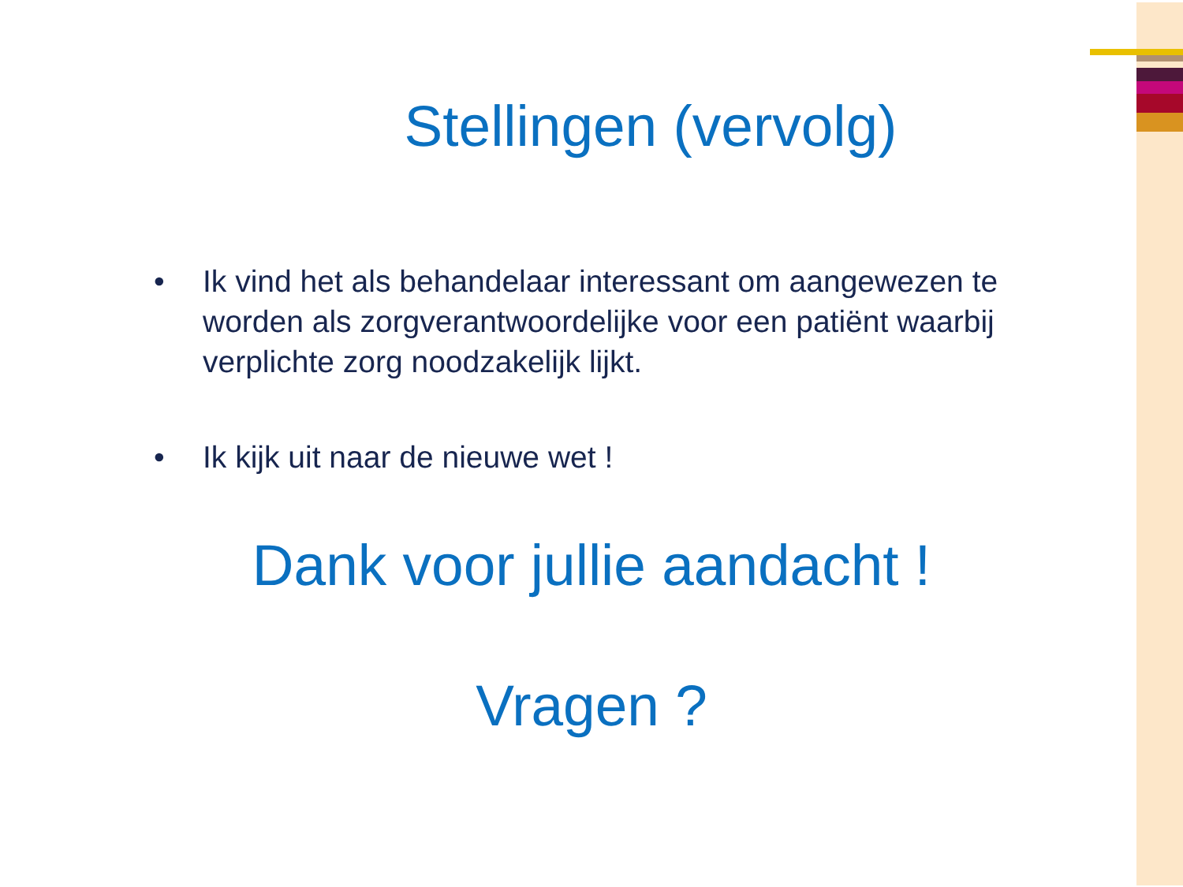Stellingen (vervolg)
• Ik vind het als behandelaar interessant om aangewezen te worden als zorgverantwoordelijke voor een patiënt waarbij verplichte zorg noodzakelijk lijkt.
• Ik kijk uit naar de nieuwe wet !
Dank voor jullie aandacht !
Vragen ?